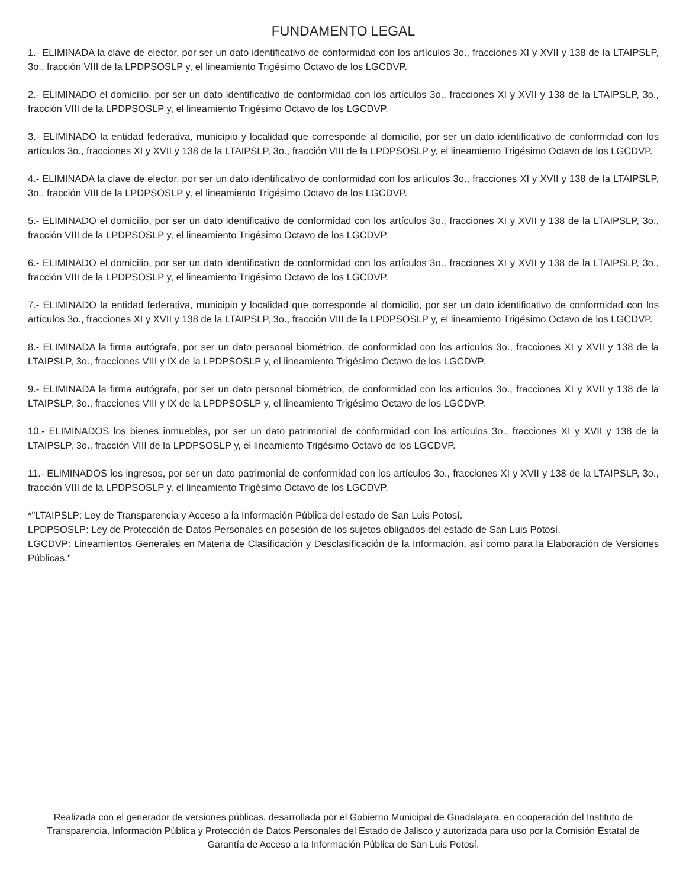FUNDAMENTO LEGAL
1.- ELIMINADA la clave de elector, por ser un dato identificativo de conformidad con los artículos 3o., fracciones XI y XVII y 138 de la LTAIPSLP, 3o., fracción VIII de la LPDPSOSLP y, el lineamiento Trigésimo Octavo de los LGCDVP.
2.- ELIMINADO el domicilio, por ser un dato identificativo de conformidad con los artículos 3o., fracciones XI y XVII y 138 de la LTAIPSLP, 3o., fracción VIII de la LPDPSOSLP y, el lineamiento Trigésimo Octavo de los LGCDVP.
3.- ELIMINADO la entidad federativa, municipio y localidad que corresponde al domicilio, por ser un dato identificativo de conformidad con los artículos 3o., fracciones XI y XVII y 138 de la LTAIPSLP, 3o., fracción VIII de la LPDPSOSLP y, el lineamiento Trigésimo Octavo de los LGCDVP.
4.- ELIMINADA la clave de elector, por ser un dato identificativo de conformidad con los artículos 3o., fracciones XI y XVII y 138 de la LTAIPSLP, 3o., fracción VIII de la LPDPSOSLP y, el lineamiento Trigésimo Octavo de los LGCDVP.
5.- ELIMINADO el domicilio, por ser un dato identificativo de conformidad con los artículos 3o., fracciones XI y XVII y 138 de la LTAIPSLP, 3o., fracción VIII de la LPDPSOSLP y, el lineamiento Trigésimo Octavo de los LGCDVP.
6.- ELIMINADO el domicilio, por ser un dato identificativo de conformidad con los artículos 3o., fracciones XI y XVII y 138 de la LTAIPSLP, 3o., fracción VIII de la LPDPSOSLP y, el lineamiento Trigésimo Octavo de los LGCDVP.
7.- ELIMINADO la entidad federativa, municipio y localidad que corresponde al domicilio, por ser un dato identificativo de conformidad con los artículos 3o., fracciones XI y XVII y 138 de la LTAIPSLP, 3o., fracción VIII de la LPDPSOSLP y, el lineamiento Trigésimo Octavo de los LGCDVP.
8.- ELIMINADA la firma autógrafa, por ser un dato personal biométrico, de conformidad con los artículos 3o., fracciones XI y XVII y 138 de la LTAIPSLP, 3o., fracciones VIII y IX de la LPDPSOSLP y, el lineamiento Trigésimo Octavo de los LGCDVP.
9.- ELIMINADA la firma autógrafa, por ser un dato personal biométrico, de conformidad con los artículos 3o., fracciones XI y XVII y 138 de la LTAIPSLP, 3o., fracciones VIII y IX de la LPDPSOSLP y, el lineamiento Trigésimo Octavo de los LGCDVP.
10.- ELIMINADOS los bienes inmuebles, por ser un dato patrimonial de conformidad con los artículos 3o., fracciones XI y XVII y 138 de la LTAIPSLP, 3o., fracción VIII de la LPDPSOSLP y, el lineamiento Trigésimo Octavo de los LGCDVP.
11.- ELIMINADOS los ingresos, por ser un dato patrimonial de conformidad con los artículos 3o., fracciones XI y XVII y 138 de la LTAIPSLP, 3o., fracción VIII de la LPDPSOSLP y, el lineamiento Trigésimo Octavo de los LGCDVP.
*"LTAIPSLP: Ley de Transparencia y Acceso a la Información Pública del estado de San Luis Potosí.
LPDPSOSLP: Ley de Protección de Datos Personales en posesión de los sujetos obligados del estado de San Luis Potosí.
LGCDVP: Lineamientos Generales en Materia de Clasificación y Desclasificación de la Información, así como para la Elaboración de Versiones Públicas."
Realizada con el generador de versiones públicas, desarrollada por el Gobierno Municipal de Guadalajara, en cooperación del Instituto de Transparencia, Información Pública y Protección de Datos Personales del Estado de Jalisco y autorizada para uso por la Comisión Estatal de Garantía de Acceso a la Información Pública de San Luis Potosí.